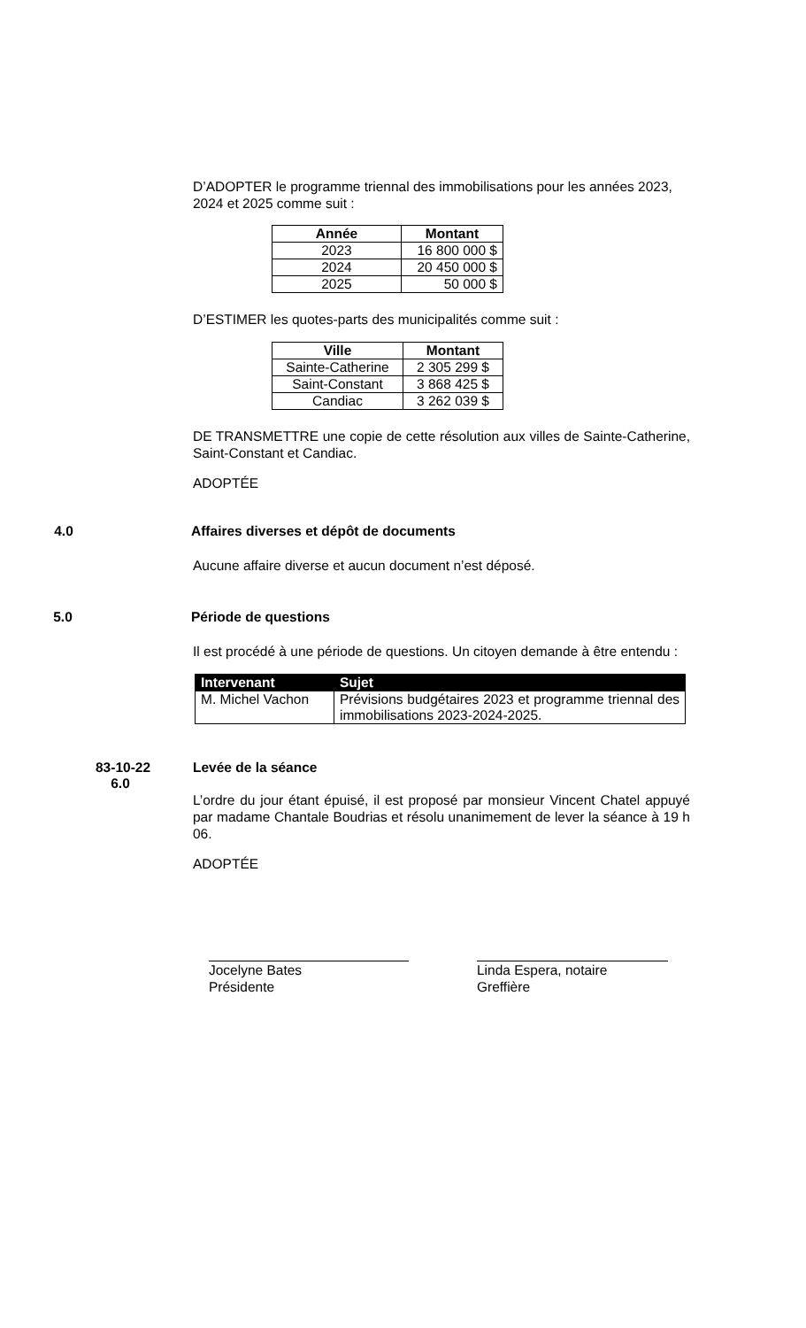D’ADOPTER le programme triennal des immobilisations pour les années 2023, 2024 et 2025 comme suit :
| Année | Montant |
| --- | --- |
| 2023 | 16 800 000 $ |
| 2024 | 20 450 000 $ |
| 2025 | 50 000 $ |
D’ESTIMER les quotes-parts des municipalités comme suit :
| Ville | Montant |
| --- | --- |
| Sainte-Catherine | 2 305 299 $ |
| Saint-Constant | 3 868 425 $ |
| Candiac | 3 262 039 $ |
DE TRANSMETTRE une copie de cette résolution aux villes de Sainte-Catherine, Saint-Constant et Candiac.
ADOPTÉE
4.0 Affaires diverses et dépôt de documents
Aucune affaire diverse et aucun document n’est déposé.
5.0 Période de questions
Il est procédé à une période de questions. Un citoyen demande à être entendu :
| Intervenant | Sujet |
| --- | --- |
| M. Michel Vachon | Prévisions budgétaires 2023 et programme triennal des immobilisations 2023-2024-2025. |
83-10-22
6.0
Levée de la séance
L’ordre du jour étant épuisé, il est proposé par monsieur Vincent Chatel appuyé par madame Chantale Boudrias et résolu unanimement de lever la séance à 19 h 06.
ADOPTÉE
Jocelyne Bates
Présidente
Linda Espera, notaire
Greffière